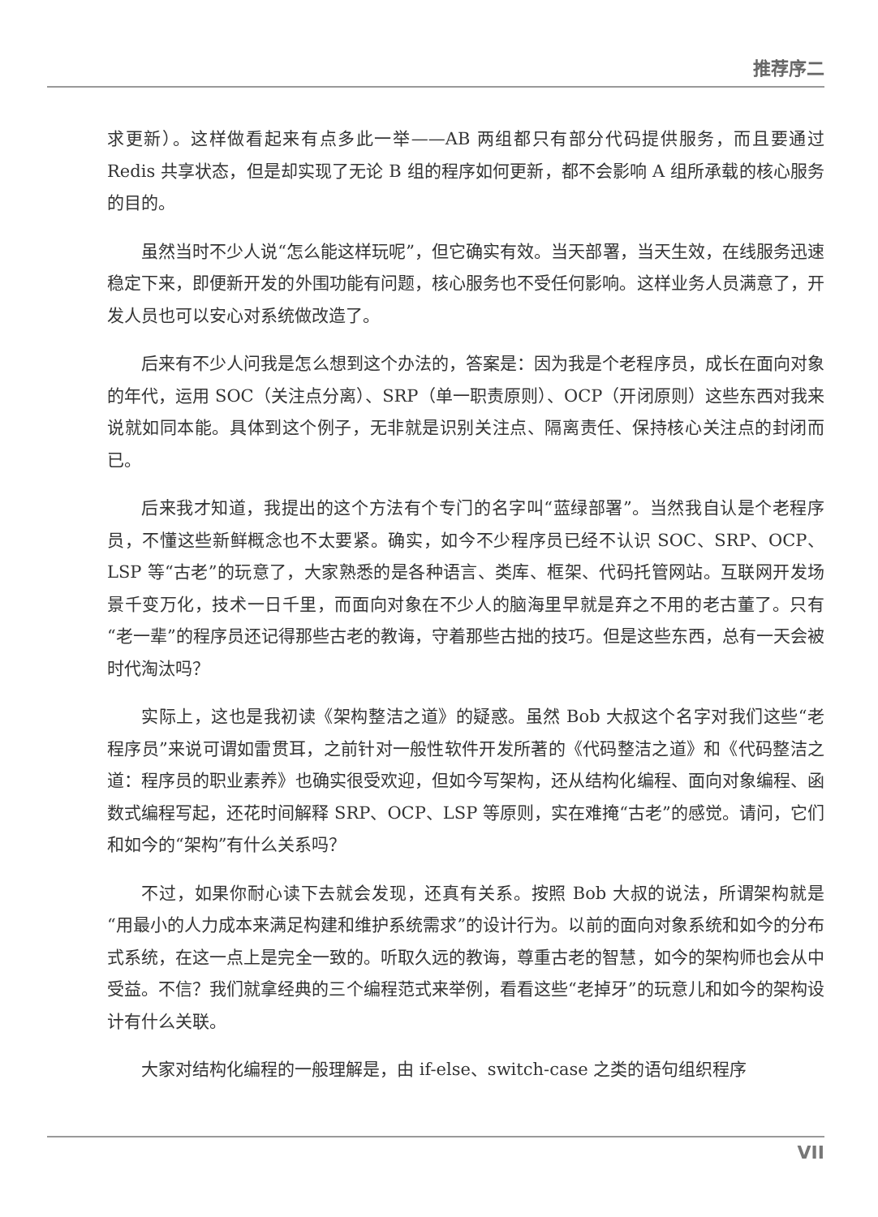推荐序二
求更新）。这样做看起来有点多此一举——AB 两组都只有部分代码提供服务，而且要通过 Redis 共享状态，但是却实现了无论 B 组的程序如何更新，都不会影响 A 组所承载的核心服务的目的。
虽然当时不少人说“怎么能这样玩呢”，但它确实有效。当天部署，当天生效，在线服务迅速稳定下来，即便新开发的外围功能有问题，核心服务也不受任何影响。这样业务人员满意了，开发人员也可以安心对系统做改造了。
后来有不少人问我是怎么想到这个办法的，答案是：因为我是个老程序员，成长在面向对象的年代，运用 SOC（关注点分离）、SRP（单一职责原则）、OCP（开闭原则）这些东西对我来说就如同本能。具体到这个例子，无非就是识别关注点、隔离责任、保持核心关注点的封闭而已。
后来我才知道，我提出的这个方法有个专门的名字叫“蓝绿部署”。当然我自认是个老程序员，不懂这些新鲜概念也不太要紧。确实，如今不少程序员已经不认识 SOC、SRP、OCP、LSP 等“古老”的玩意了，大家熟悉的是各种语言、类库、框架、代码托管网站。互联网开发场景千变万化，技术一日千里，而面向对象在不少人的脑海里早就是弃之不用的老古董了。只有“老一辈”的程序员还记得那些古老的教诲，守着那些古拙的技巧。但是这些东西，总有一天会被时代淘汰吗？
实际上，这也是我初读《架构整洁之道》的疑惑。虽然 Bob 大叔这个名字对我们这些“老程序员”来说可谓如雷贯耳，之前针对一般性软件开发所著的《代码整洁之道》和《代码整洁之道：程序员的职业素养》也确实很受欢迎，但如今写架构，还从结构化编程、面向对象编程、函数式编程写起，还花时间解释 SRP、OCP、LSP 等原则，实在难掩“古老”的感觉。请问，它们和如今的“架构”有什么关系吗？
不过，如果你耐心读下去就会发现，还真有关系。按照 Bob 大叔的说法，所谓架构就是“用最小的人力成本来满足构建和维护系统需求”的设计行为。以前的面向对象系统和如今的分布式系统，在这一点上是完全一致的。听取久远的教诲，尊重古老的智慧，如今的架构师也会从中受益。不信？我们就拿经典的三个编程范式来举例，看看这些“老掉牙”的玩意儿和如今的架构设计有什么关联。
大家对结构化编程的一般理解是，由 if-else、switch-case 之类的语句组织程序
VII